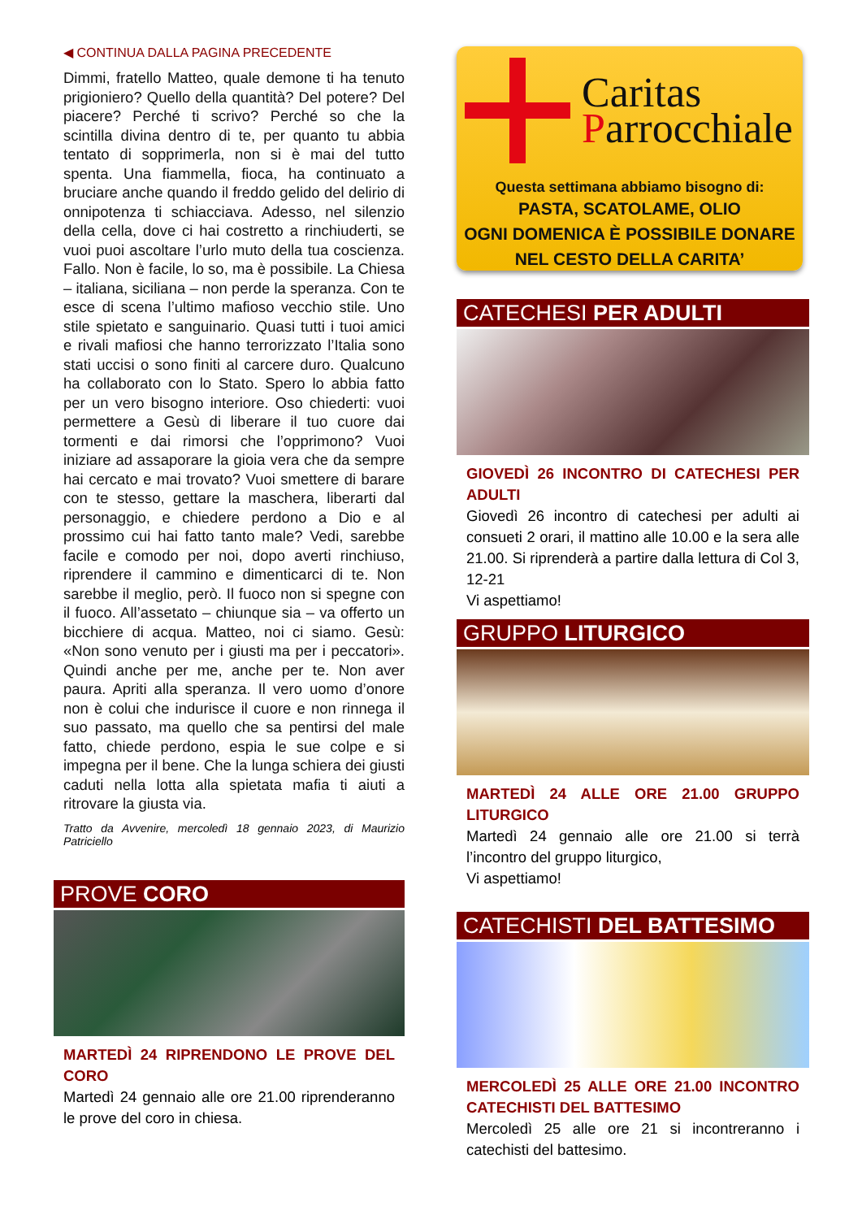◀ CONTINUA DALLA PAGINA PRECEDENTE
Dimmi, fratello Matteo, quale demone ti ha tenuto prigioniero? Quello della quantità? Del potere? Del piacere? Perché ti scrivo? Perché so che la scintilla divina dentro di te, per quanto tu abbia tentato di sopprimerla, non si è mai del tutto spenta. Una fiammella, fioca, ha continuato a bruciare anche quando il freddo gelido del delirio di onnipotenza ti schiacciava. Adesso, nel silenzio della cella, dove ci hai costretto a rinchiuderti, se vuoi puoi ascoltare l’urlo muto della tua coscienza. Fallo. Non è facile, lo so, ma è possibile. La Chiesa – italiana, siciliana – non perde la speranza. Con te esce di scena l’ultimo mafioso vecchio stile. Uno stile spietato e sanguinario. Quasi tutti i tuoi amici e rivali mafiosi che hanno terrorizzato l’Italia sono stati uccisi o sono finiti al carcere duro. Qualcuno ha collaborato con lo Stato. Spero lo abbia fatto per un vero bisogno interiore. Oso chiederti: vuoi permettere a Gesù di liberare il tuo cuore dai tormenti e dai rimorsi che l’opprimono? Vuoi iniziare ad assaporare la gioia vera che da sempre hai cercato e mai trovato? Vuoi smettere di barare con te stesso, gettare la maschera, liberarti dal personaggio, e chiedere perdono a Dio e al prossimo cui hai fatto tanto male? Vedi, sarebbe facile e comodo per noi, dopo averti rinchiuso, riprendere il cammino e dimenticarci di te. Non sarebbe il meglio, però. Il fuoco non si spegne con il fuoco. All’assetato – chiunque sia – va offerto un bicchiere di acqua. Matteo, noi ci siamo. Gesù: «Non sono venuto per i giusti ma per i peccatori». Quindi anche per me, anche per te. Non aver paura. Apriti alla speranza. Il vero uomo d’onore non è colui che indurisce il cuore e non rinnega il suo passato, ma quello che sa pentirsi del male fatto, chiede perdono, espia le sue colpe e si impegna per il bene. Che la lunga schiera dei giusti caduti nella lotta alla spietata mafia ti aiuti a ritrovare la giusta via.
Tratto da Avvenire, mercoledì 18 gennaio 2023, di Maurizio Patriciello
PROVE CORO
MARTEDÌ 24 RIPRENDONO LE PROVE DEL CORO
Martedì 24 gennaio alle ore 21.00 riprenderanno le prove del coro in chiesa.
Caritas
Parrocchiale
Questa settimana abbiamo bisogno di:
PASTA, SCATOLAME, OLIO
OGNI DOMENICA È POSSIBILE DONARE
NEL CESTO DELLA CARITA’
CATECHESI PER ADULTI
GIOVEDÌ 26 INCONTRO DI CATECHESI PER ADULTI
Giovedì 26 incontro di catechesi per adulti ai consueti 2 orari, il mattino alle 10.00 e la sera alle 21.00. Si riprenderà a partire dalla lettura di Col 3, 12-21
Vi aspettiamo!
GRUPPO LITURGICO
MARTEDÌ 24 ALLE ORE 21.00 GRUPPO LITURGICO
Martedì 24 gennaio alle ore 21.00 si terrà l’incontro del gruppo liturgico,
Vi aspettiamo!
CATECHISTI DEL BATTESIMO
MERCOLEDÌ 25 ALLE ORE 21.00 INCONTRO CATECHISTI DEL BATTESIMO
Mercoledì 25 alle ore 21 si incontreranno i catechisti del battesimo.